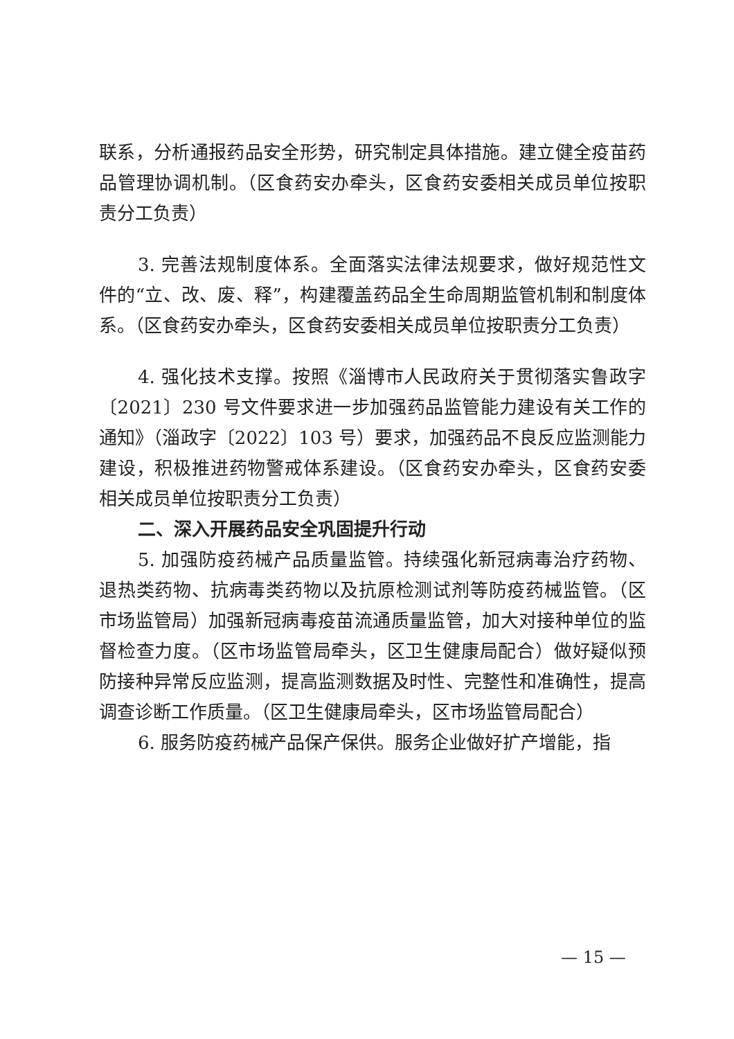联系，分析通报药品安全形势，研究制定具体措施。建立健全疫苗药品管理协调机制。（区食药安办牵头，区食药安委相关成员单位按职责分工负责）
3. 完善法规制度体系。全面落实法律法规要求，做好规范性文件的“立、改、废、释”，构建覆盖药品全生命周期监管机制和制度体系。（区食药安办牵头，区食药安委相关成员单位按职责分工负责）
4. 强化技术支撑。按照《淄博市人民政府关于贯彻落实鲁政字〔2021〕230 号文件要求进一步加强药品监管能力建设有关工作的通知》（淄政字〔2022〕103 号）要求，加强药品不良反应监测能力建设，积极推进药物警戒体系建设。（区食药安办牵头，区食药安委相关成员单位按职责分工负责）
二、深入开展药品安全巩固提升行动
5. 加强防疫药械产品质量监管。持续强化新冠病毒治疗药物、退热类药物、抗病毒类药物以及抗原检测试剂等防疫药械监管。（区市场监管局）加强新冠病毒疫苗流通质量监管，加大对接种单位的监督检查力度。（区市场监管局牵头，区卫生健康局配合）做好疑似预防接种异常反应监测，提高监测数据及时性、完整性和准确性，提高调查诊断工作质量。（区卫生健康局牵头，区市场监管局配合）
6. 服务防疫药械产品保产保供。服务企业做好扩产增能，指
— 15 —